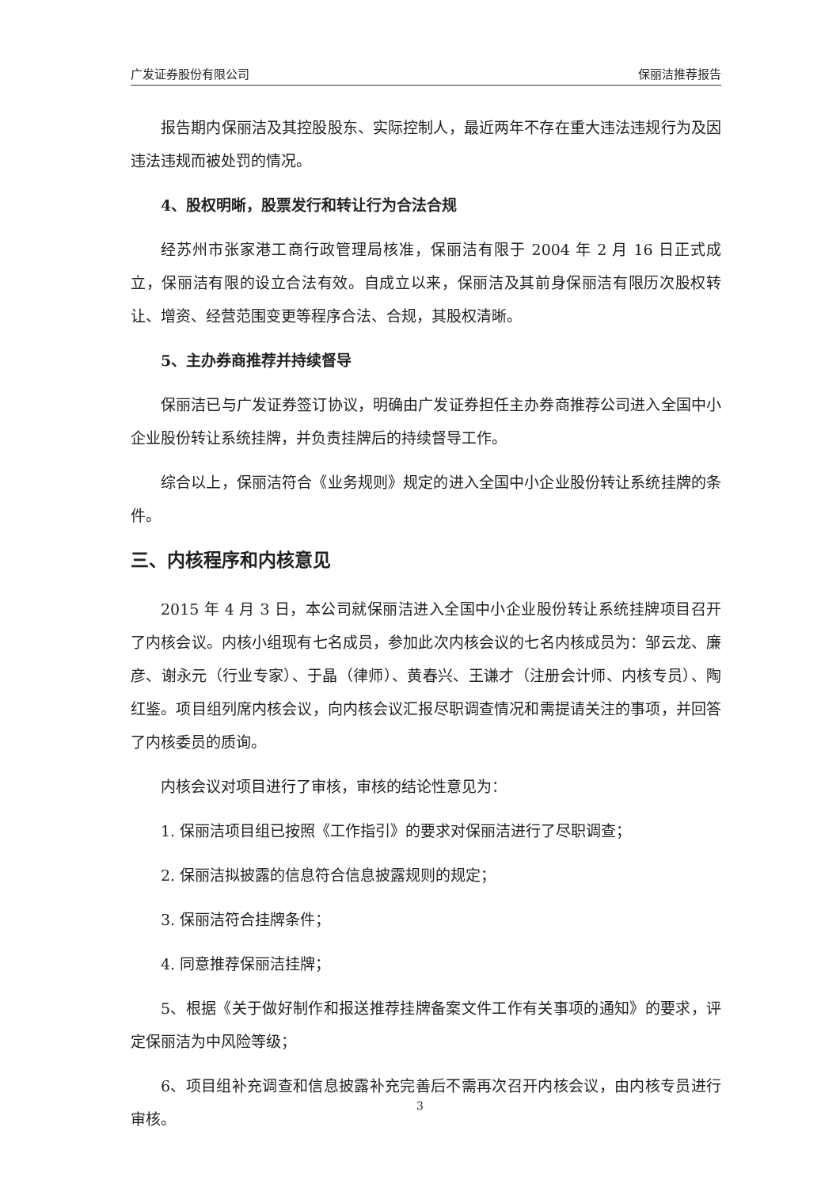广发证券股份有限公司 保丽洁推荐报告
报告期内保丽洁及其控股股东、实际控制人，最近两年不存在重大违法违规行为及因违法违规而被处罚的情况。
4、股权明晰，股票发行和转让行为合法合规
经苏州市张家港工商行政管理局核准，保丽洁有限于 2004 年 2 月 16 日正式成立，保丽洁有限的设立合法有效。自成立以来，保丽洁及其前身保丽洁有限历次股权转让、增资、经营范围变更等程序合法、合规，其股权清晰。
5、主办券商推荐并持续督导
保丽洁已与广发证券签订协议，明确由广发证券担任主办券商推荐公司进入全国中小企业股份转让系统挂牌，并负责挂牌后的持续督导工作。
综合以上，保丽洁符合《业务规则》规定的进入全国中小企业股份转让系统挂牌的条件。
三、内核程序和内核意见
2015 年 4 月 3 日，本公司就保丽洁进入全国中小企业股份转让系统挂牌项目召开了内核会议。内核小组现有七名成员，参加此次内核会议的七名内核成员为：邹云龙、廉彦、谢永元（行业专家）、于晶（律师）、黄春兴、王谦才（注册会计师、内核专员）、陶红鉴。项目组列席内核会议，向内核会议汇报尽职调查情况和需提请关注的事项，并回答了内核委员的质询。
内核会议对项目进行了审核，审核的结论性意见为：
1. 保丽洁项目组已按照《工作指引》的要求对保丽洁进行了尽职调查；
2. 保丽洁拟披露的信息符合信息披露规则的规定；
3. 保丽洁符合挂牌条件；
4. 同意推荐保丽洁挂牌；
5、根据《关于做好制作和报送推荐挂牌备案文件工作有关事项的通知》的要求，评定保丽洁为中风险等级；
6、项目组补充调查和信息披露补充完善后不需再次召开内核会议，由内核专员进行审核。
3